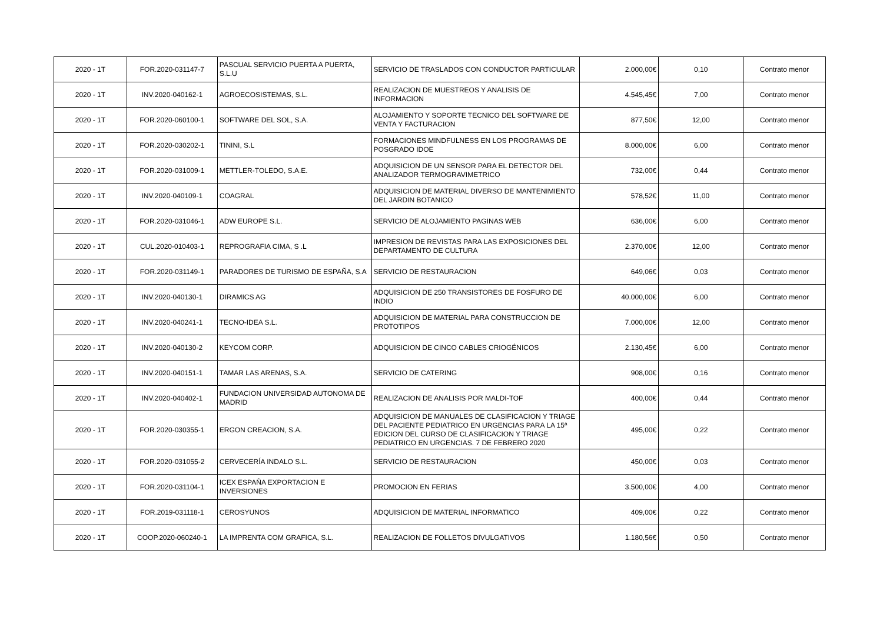| 2020 - 1T | FOR.2020-031147-7 | PASCUAL SERVICIO PUERTA A PUERTA, S.L.U | SERVICIO DE TRASLADOS CON CONDUCTOR PARTICULAR | 2.000,00€ | 0,10 | Contrato menor |
| 2020 - 1T | INV.2020-040162-1 | AGROECOSISTEMAS, S.L. | REALIZACION DE MUESTREOS Y ANALISIS DE INFORMACION | 4.545,45€ | 7,00 | Contrato menor |
| 2020 - 1T | FOR.2020-060100-1 | SOFTWARE DEL SOL, S.A. | ALOJAMIENTO Y SOPORTE TECNICO DEL SOFTWARE DE VENTA Y FACTURACION | 877,50€ | 12,00 | Contrato menor |
| 2020 - 1T | FOR.2020-030202-1 | TININI, S.L | FORMACIONES MINDFULNESS EN LOS PROGRAMAS DE POSGRADO IDOE | 8.000,00€ | 6,00 | Contrato menor |
| 2020 - 1T | FOR.2020-031009-1 | METTLER-TOLEDO, S.A.E. | ADQUISICION DE UN SENSOR PARA EL DETECTOR DEL ANALIZADOR TERMOGRAVIMETRICO | 732,00€ | 0,44 | Contrato menor |
| 2020 - 1T | INV.2020-040109-1 | COAGRAL | ADQUISICION DE MATERIAL DIVERSO DE MANTENIMIENTO DEL JARDIN BOTANICO | 578,52€ | 11,00 | Contrato menor |
| 2020 - 1T | FOR.2020-031046-1 | ADW EUROPE S.L. | SERVICIO DE ALOJAMIENTO PAGINAS WEB | 636,00€ | 6,00 | Contrato menor |
| 2020 - 1T | CUL.2020-010403-1 | REPROGRAFIA CIMA, S .L | IMPRESION DE REVISTAS PARA LAS EXPOSICIONES DEL DEPARTAMENTO DE CULTURA | 2.370,00€ | 12,00 | Contrato menor |
| 2020 - 1T | FOR.2020-031149-1 | PARADORES DE TURISMO DE ESPAÑA, S.A | SERVICIO DE RESTAURACION | 649,06€ | 0,03 | Contrato menor |
| 2020 - 1T | INV.2020-040130-1 | DIRAMICS AG | ADQUISICION DE 250 TRANSISTORES DE FOSFURO DE INDIO | 40.000,00€ | 6,00 | Contrato menor |
| 2020 - 1T | INV.2020-040241-1 | TECNO-IDEA S.L. | ADQUISICION DE MATERIAL PARA CONSTRUCCION DE PROTOTIPOS | 7.000,00€ | 12,00 | Contrato menor |
| 2020 - 1T | INV.2020-040130-2 | KEYCOM CORP. | ADQUISICION DE CINCO CABLES CRIOGÉNICOS | 2.130,45€ | 6,00 | Contrato menor |
| 2020 - 1T | INV.2020-040151-1 | TAMAR LAS ARENAS, S.A. | SERVICIO DE CATERING | 908,00€ | 0,16 | Contrato menor |
| 2020 - 1T | INV.2020-040402-1 | FUNDACION UNIVERSIDAD AUTONOMA DE MADRID | REALIZACION DE ANALISIS POR MALDI-TOF | 400,00€ | 0,44 | Contrato menor |
| 2020 - 1T | FOR.2020-030355-1 | ERGON CREACION, S.A. | ADQUISICION DE MANUALES DE CLASIFICACION Y TRIAGE DEL PACIENTE PEDIATRICO EN URGENCIAS PARA LA 15ª EDICION DEL CURSO DE CLASIFICACION Y TRIAGE PEDIATRICO EN URGENCIAS. 7 DE FEBRERO 2020 | 495,00€ | 0,22 | Contrato menor |
| 2020 - 1T | FOR.2020-031055-2 | CERVECERÍA INDALO S.L. | SERVICIO DE RESTAURACION | 450,00€ | 0,03 | Contrato menor |
| 2020 - 1T | FOR.2020-031104-1 | ICEX ESPAÑA EXPORTACION E INVERSIONES | PROMOCION EN FERIAS | 3.500,00€ | 4,00 | Contrato menor |
| 2020 - 1T | FOR.2019-031118-1 | CEROSYUNOS | ADQUISICION DE MATERIAL INFORMATICO | 409,00€ | 0,22 | Contrato menor |
| 2020 - 1T | COOP.2020-060240-1 | LA IMPRENTA COM GRAFICA, S.L. | REALIZACION DE FOLLETOS DIVULGATIVOS | 1.180,56€ | 0,50 | Contrato menor |